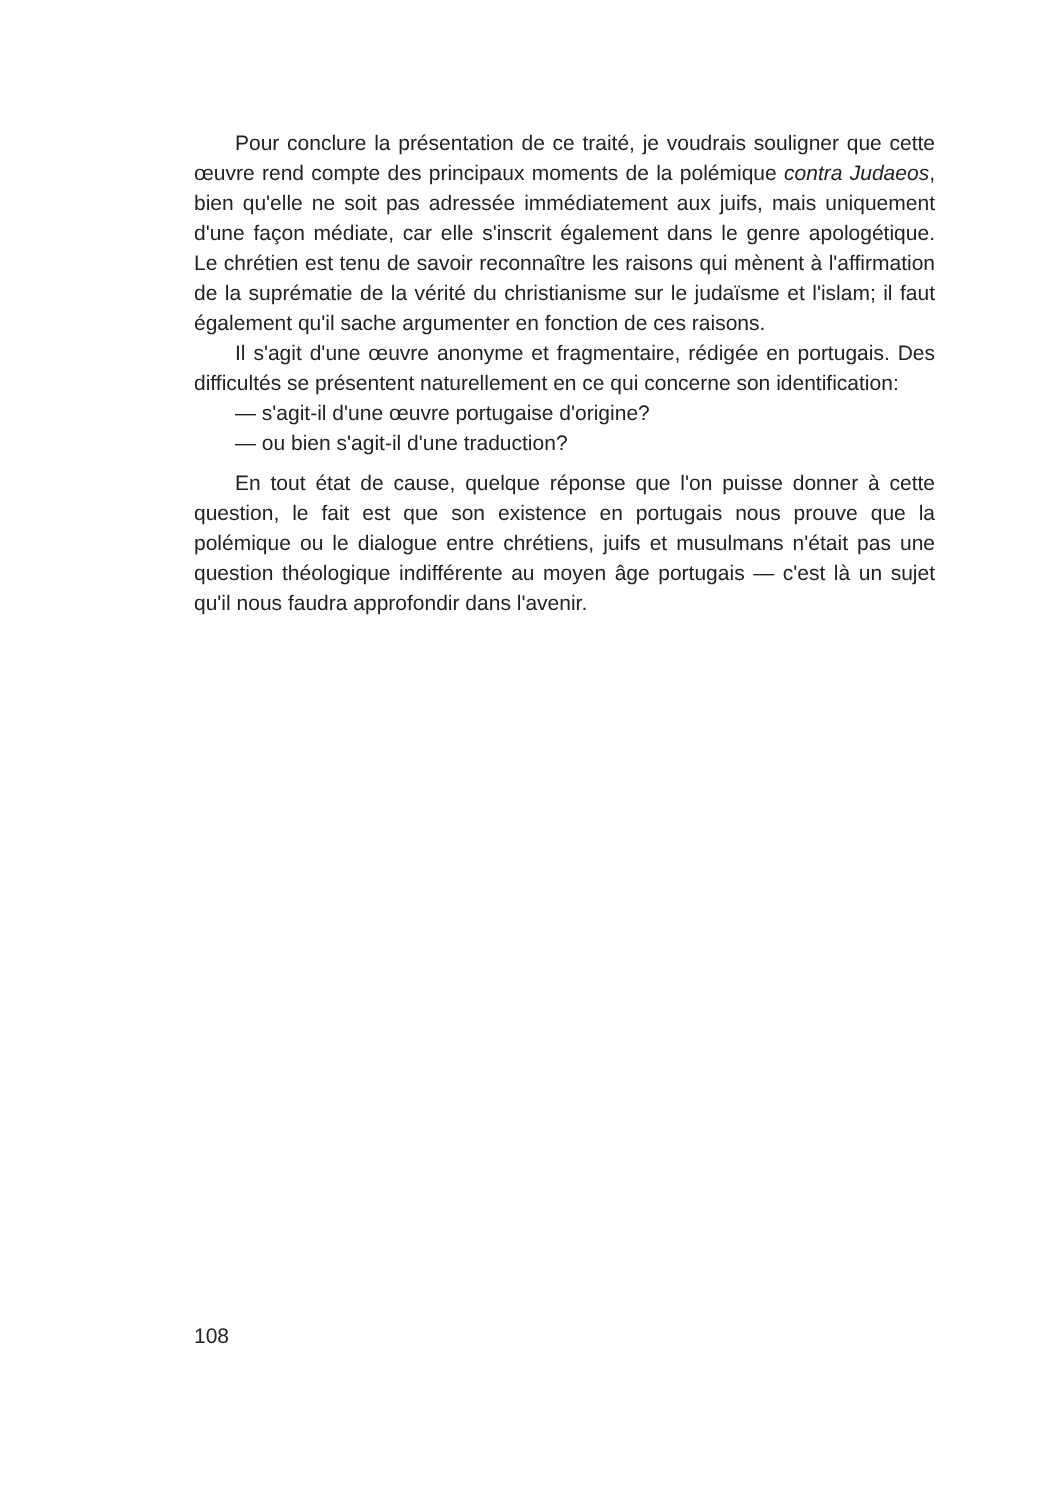Pour conclure la présentation de ce traité, je voudrais souligner que cette œuvre rend compte des principaux moments de la polémique contra Judaeos, bien qu'elle ne soit pas adressée immédiatement aux juifs, mais uniquement d'une façon médiate, car elle s'inscrit également dans le genre apologétique. Le chrétien est tenu de savoir reconnaître les raisons qui mènent à l'affirmation de la suprématie de la vérité du christianisme sur le judaïsme et l'islam; il faut également qu'il sache argumenter en fonction de ces raisons.
Il s'agit d'une œuvre anonyme et fragmentaire, rédigée en portugais. Des difficultés se présentent naturellement en ce qui concerne son identification:
— s'agit-il d'une œuvre portugaise d'origine?
— ou bien s'agit-il d'une traduction?
En tout état de cause, quelque réponse que l'on puisse donner à cette question, le fait est que son existence en portugais nous prouve que la polémique ou le dialogue entre chrétiens, juifs et musulmans n'était pas une question théologique indifférente au moyen âge portugais — c'est là un sujet qu'il nous faudra approfondir dans l'avenir.
108